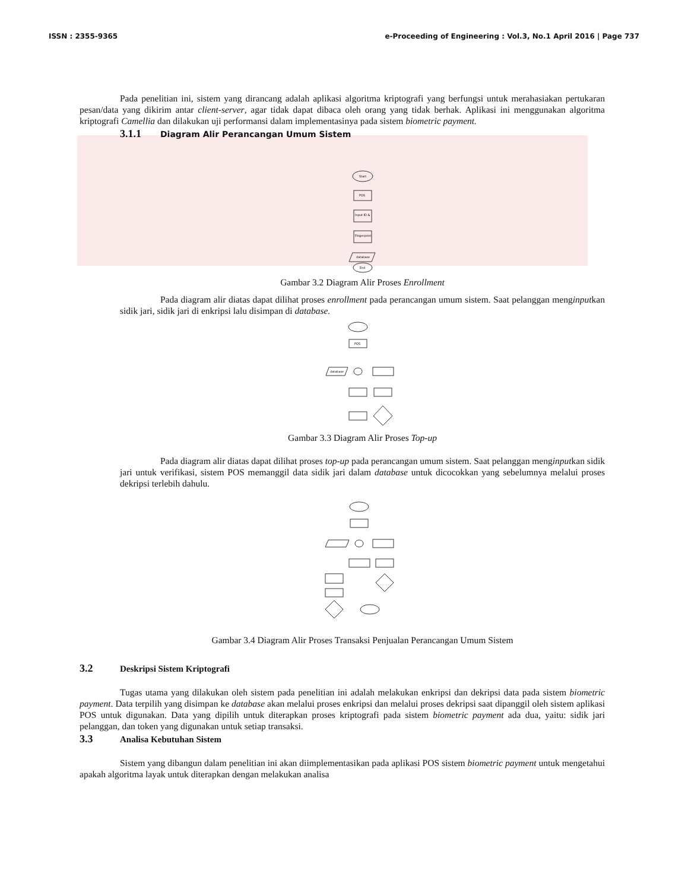ISSN : 2355-9365 e-Proceeding of Engineering : Vol.3, No.1 April 2016 | Page 737
Pada penelitian ini, sistem yang dirancang adalah aplikasi algoritma kriptografi yang berfungsi untuk merahasiakan pertukaran pesan/data yang dikirim antar client-server, agar tidak dapat dibaca oleh orang yang tidak berhak. Aplikasi ini menggunakan algoritma kriptografi Camellia dan dilakukan uji performansi dalam implementasinya pada sistem biometric payment.
3.1.1 Diagram Alir Perancangan Umum Sistem
Start
POS
Input ID &
Fingerprint
database
End
Gambar 3.2 Diagram Alir Proses Enrollment
Pada diagram alir diatas dapat dilihat proses enrollment pada perancangan umum sistem. Saat pelanggan menginputkan sidik jari, sidik jari di enkripsi lalu disimpan di database.
POS
database
Gambar 3.3 Diagram Alir Proses Top-up
Pada diagram alir diatas dapat dilihat proses top-up pada perancangan umum sistem. Saat pelanggan menginputkan sidik jari untuk verifikasi, sistem POS memanggil data sidik jari dalam database untuk dicocokkan yang sebelumnya melalui proses dekripsi terlebih dahulu.
Gambar 3.4 Diagram Alir Proses Transaksi Penjualan Perancangan Umum Sistem
3.2 Deskripsi Sistem Kriptografi
Tugas utama yang dilakukan oleh sistem pada penelitian ini adalah melakukan enkripsi dan dekripsi data pada sistem biometric payment. Data terpilih yang disimpan ke database akan melalui proses enkripsi dan melalui proses dekripsi saat dipanggil oleh sistem aplikasi POS untuk digunakan. Data yang dipilih untuk diterapkan proses kriptografi pada sistem biometric payment ada dua, yaitu: sidik jari pelanggan, dan token yang digunakan untuk setiap transaksi.
3.3 Analisa Kebutuhan Sistem
Sistem yang dibangun dalam penelitian ini akan diimplementasikan pada aplikasi POS sistem biometric payment untuk mengetahui apakah algoritma layak untuk diterapkan dengan melakukan analisa